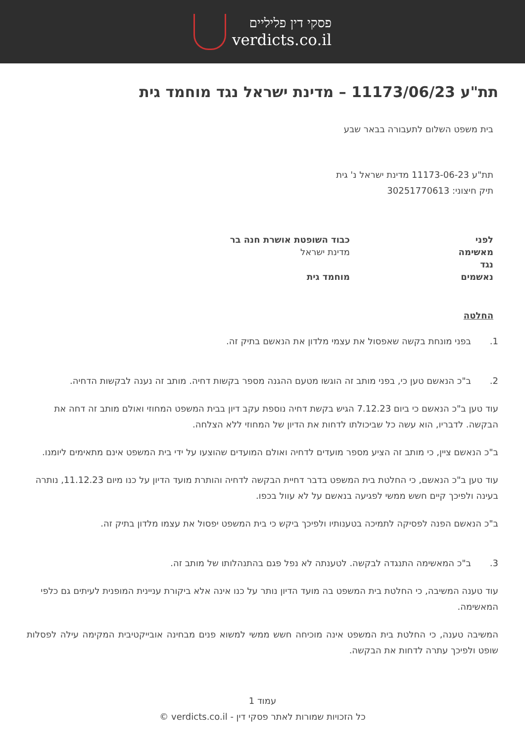פסקי דין פליליים
verdicts.co.il
תת"ע 11173/06/23 – מדינת ישראל נגד מוחמד גית
בית משפט השלום לתעבורה בבאר שבע
תת"ע 11173-06-23 מדינת ישראל נ' גית
תיק חיצוני: 30251770613
| לפני | כבוד השופטת אושרת חנה בר |
| מאשימה | מדינת ישראל |
| נגד | |
| נאשמים | מוחמד גית |
החלטה
1. בפני מונחת בקשה שאפסול את עצמי מלדון את הנאשם בתיק זה.
2. ב"כ הנאשם טען כי, בפני מותב זה הוגשו מטעם ההגנה מספר בקשות דחיה. מותב זה נענה לבקשות הדחיה.
עוד טען ב"כ הנאשם כי ביום 7.12.23 הגיש בקשת דחיה נוספת עקב דיון בבית המשפט המחוזי ואולם מותב זה דחה את הבקשה. לדבריו, הוא עשה כל שביכולתו לדחות את הדיון של המחוזי ללא הצלחה.
ב"כ הנאשם ציין, כי מותב זה הציע מספר מועדים לדחיה ואולם המועדים שהוצעו על ידי בית המשפט אינם מתאימים ליומנו.
עוד טען ב"כ הנאשם, כי החלטת בית המשפט בדבר דחיית הבקשה לדחיה והותרת מועד הדיון על כנו מיום 11.12.23, נותרה בעינה ולפיכך קיים חשש ממשי לפגיעה בנאשם על לא עוול בכפו.
ב"כ הנאשם הפנה לפסיקה לתמיכה בטענותיו ולפיכך ביקש כי בית המשפט יפסול את עצמו מלדון בתיק זה.
3. ב"כ המאשימה התנגדה לבקשה. לטענתה לא נפל פגם בהתנהלותו של מותב זה.
עוד טענה המשיבה, כי החלטת בית המשפט בה מועד הדיון נותר על כנו אינה אלא ביקורת עניינית המופנית לעיתים גם כלפי המאשימה.
המשיבה טענה, כי החלטת בית המשפט אינה מוכיחה חשש ממשי למשוא פנים מבחינה אובייקטיבית המקימה עילה לפסלות שופט ולפיכך עתרה לדחות את הבקשה.
עמוד 1
כל הזכויות שמורות לאתר פסקי דין - verdicts.co.il ©